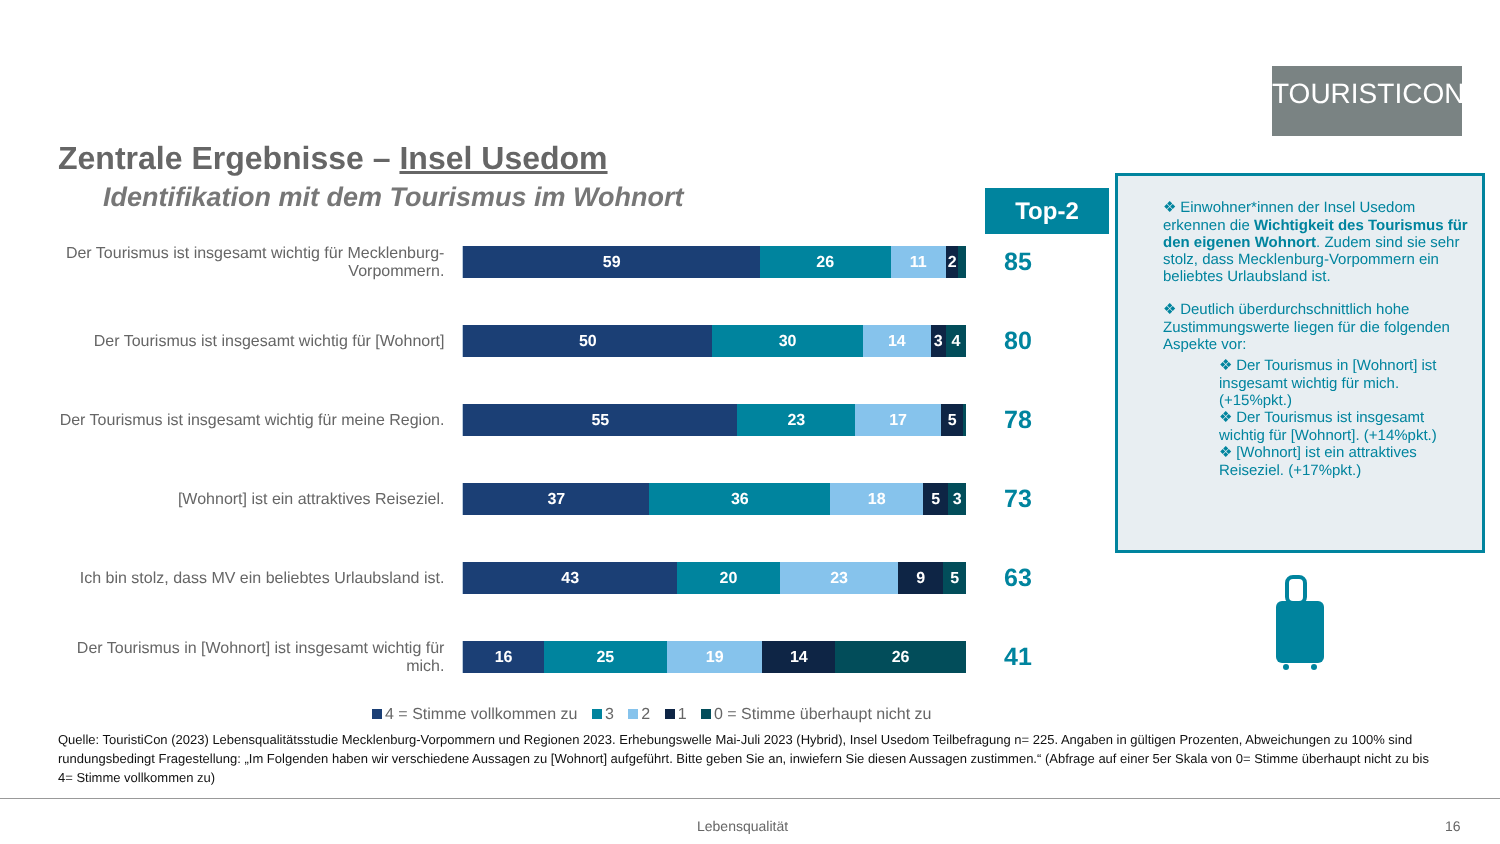TOURISTICON
Zentrale Ergebnisse – Insel Usedom
Identifikation mit dem Tourismus im Wohnort
Top-2
Der Tourismus ist insgesamt wichtig für Mecklenburg-Vorpommern.
59 26 11 2
85
Der Tourismus ist insgesamt wichtig für [Wohnort]
50 30 14 3 4
80
Der Tourismus ist insgesamt wichtig für meine Region.
55 23 17 5
78
[Wohnort] ist ein attraktives Reiseziel.
37 36 18 5 3
73
Ich bin stolz, dass MV ein beliebtes Urlaubsland ist.
43 20 23 9 5
63
Der Tourismus in [Wohnort] ist insgesamt wichtig für mich.
16 25 19 14 26
41
❖ Einwohner*innen der Insel Usedom erkennen die Wichtigkeit des Tourismus für den eigenen Wohnort. Zudem sind sie sehr stolz, dass Mecklenburg-Vorpommern ein beliebtes Urlaubsland ist.
❖ Deutlich überdurchschnittlich hohe Zustimmungswerte liegen für die folgenden Aspekte vor:
❖ Der Tourismus in [Wohnort] ist insgesamt wichtig für mich. (+15%pkt.)
❖ Der Tourismus ist insgesamt wichtig für [Wohnort]. (+14%pkt.)
❖ [Wohnort] ist ein attraktives Reiseziel. (+17%pkt.)
4 = Stimme vollkommen zu 3 2 1 0 = Stimme überhaupt nicht zu
Quelle: TouristiCon (2023) Lebensqualitätsstudie Mecklenburg-Vorpommern und Regionen 2023. Erhebungswelle Mai-Juli 2023 (Hybrid), Insel Usedom Teilbefragung n= 225. Angaben in gültigen Prozenten, Abweichungen zu 100% sind rundungsbedingt Fragestellung: „Im Folgenden haben wir verschiedene Aussagen zu [Wohnort] aufgeführt. Bitte geben Sie an, inwiefern Sie diesen Aussagen zustimmen.“ (Abfrage auf einer 5er Skala von 0= Stimme überhaupt nicht zu bis 4= Stimme vollkommen zu)
Lebensqualität 16